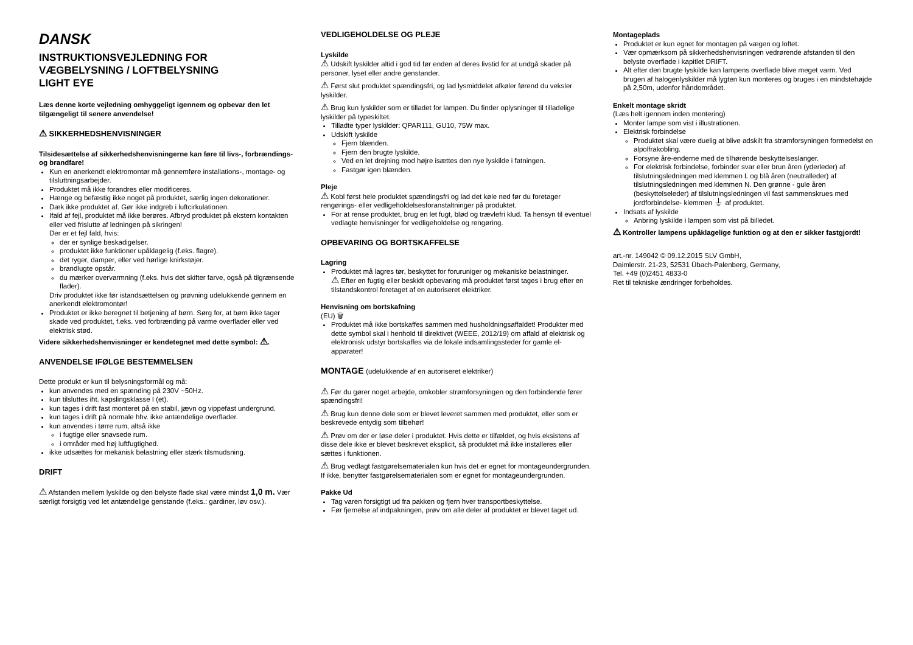DANSK
INSTRUKTIONSVEJLEDNING FOR
VÆGBELYSNING / LOFTBELYSNING
LIGHT EYE
Læs denne korte vejledning omhyggeligt igennem og opbevar den let tilgængeligt til senere anvendelse!
⚠ SIKKERHEDSHENVISNINGER
Tilsidesættelse af sikkerhedshenvisningerne kan føre til livs-, forbrændings- og brandfare!
Kun en anerkendt elektromontør må gennemføre installations-, montage- og tilsluttningsarbejder.
Produktet må ikke forandres eller modificeres.
Hænge og befæstig ikke noget på produktet, særlig ingen dekorationer.
Dæk ikke produktet af. Gør ikke indgreb i luftcirkulationen.
Ifald af fejl, produktet må ikke berøres. Afbryd produktet på ekstern kontakten eller ved frislutte af ledningen på sikringen!
Der er et fejl fald, hvis:
der er synlige beskadigelser.
produktet ikke funktioner upåklagelig (f.eks. flagre).
det ryger, damper, eller ved hørlige knirkstøjer.
brandlugte opstår.
du mærker overvarmning (f.eks. hvis det skifter farve, også på tilgrænsende flader).
Driv produktet ikke før istandsættelsen og prøvning udelukkende gennem en anerkendt elektromontør!
Produktet er ikke beregnet til betjening af børn. Sørg for, at børn ikke tager skade ved produktet, f.eks. ved forbrænding på varme overflader eller ved elektrisk stød.
Videre sikkerhedshenvisninger er kendetegnet med dette symbol: ⚠.
ANVENDELSE IFØLGE BESTEMMELSEN
Dette produkt er kun til belysningsformål og må:
kun anvendes med en spænding på 230V ~50Hz.
kun tilsluttes iht. kapslingsklasse I (et).
kun tages i drift fast monteret på en stabil, jævn og vippefast undergrund.
kun tages i drift på normale hhv. ikke antændelige overflader.
kun anvendes i tørre rum, altså ikke
i fugtige eller snavsede rum.
i områder med høj luftfugtighed.
ikke udsættes for mekanisk belastning eller stærk tilsmudsning.
DRIFT
⚠ Afstanden mellem lyskilde og den belyste flade skal være mindst 1,0 m. Vær særligt forsigtig ved let antændelige genstande (f.eks.: gardiner, løv osv.).
VEDLIGEHOLDELSE OG PLEJE
Lyskilde
⚠ Udskift lyskilder altid i god tid før enden af deres livstid for at undgå skader på personer, lyset eller andre genstander.
⚠ Først slut produktet spændingsfri, og lad lysmiddelet afkøler førend du veksler lyskilder.
⚠ Brug kun lyskilder som er tilladet for lampen. Du finder oplysninger til tilladelige lyskilder på typeskiltet.
Tilladte typer lyskilder: QPAR111, GU10, 75W max.
Udskift lyskilde
Fjern blænden.
Fjern den brugte lyskilde.
Ved en let drejning mod højre isættes den nye lyskilde i fatningen.
Fastgør igen blænden.
Pleje
⚠ Kobl først hele produktet spændingsfri og lad det køle ned før du foretager rengørings- eller vedligeholdelsesforanstaltninger på produktet.
For at rense produktet, brug en let fugt, blød og trævlefri klud. Ta hensyn til eventuel vedlagte henvisninger for vedligeholdelse og rengøring.
OPBEVARING OG BORTSKAFFELSE
Lagring
Produktet må lagres tør, beskyttet for foruruniger og mekaniske belastninger.
⚠ Efter en fugtig eller beskidt opbevaring må produktet først tages i brug efter en tilstandskontrol foretaget af en autoriseret elektriker.
Henvisning om bortskafning
(EU) 🗑
Produktet må ikke bortskaffes sammen med husholdningsaffaldet! Produkter med dette symbol skal i henhold til direktivet (WEEE, 2012/19) om affald af elektrisk og elektronisk udstyr bortskaffes via de lokale indsamlingssteder for gamle el-apparater!
MONTAGE (udelukkende af en autoriseret elektriker)
⚠ Før du gører noget arbejde, omkobler strømforsyningen og den forbindende fører spændingsfri!
⚠ Brug kun denne dele som er blevet leveret sammen med produktet, eller som er beskrevede entydig som tilbehør!
⚠ Prøv om der er løse deler i produktet. Hvis dette er tilfældet, og hvis eksistens af disse dele ikke er blevet beskrevet eksplicit, så produktet må ikke installeres eller sættes i funktionen.
⚠ Brug vedlagt fastgørelsematerialen kun hvis det er egnet for montageundergrunden. If ikke, benytter fastgørelsematerialen som er egnet for montageundergrunden.
Pakke Ud
Tag varen forsigtigt ud fra pakken og fjern hver transportbeskyttelse.
Før fjernelse af indpakningen, prøv om alle deler af produktet er blevet taget ud.
Montageplads
Produktet er kun egnet for montagen på vægen og loftet.
Vær opmærksom på sikkerhedshenvisningen vedrørende afstanden til den belyste overflade i kapitlet DRIFT.
Alt efter den brugte lyskilde kan lampens overflade blive meget varm. Ved brugen af halogenlyskilder må lygten kun monteres og bruges i en mindstehøjde på 2,50m, udenfor håndområdet.
Enkelt montage skridt
(Læs helt igennem inden montering)
Monter lampe som vist i illustrationen.
Elektrisk forbindelse
Produktet skal være duelig at blive adskilt fra strømforsyningen formedelst en alpolfrakobling.
Forsyne åre-enderne med de tilhørende beskyttelseslanger.
For elektrisk forbindelse, forbinder svar eller brun åren (yderleder) af tilslutningsledningen med klemmen L og blå åren (neutralleder) af tilslutningsledningen med klemmen N. Den grønne - gule åren (beskyttelseleder) af tilslutningsledningen vil fast sammenskrues med jordforbindelse- klemmen ⏚ af produktet.
Indsats af lyskilde
Anbring lyskilde i lampen som vist på billedet.
⚠ Kontroller lampens upåklagelige funktion og at den er sikker fastgjordt!
art.-nr. 149042 © 09.12.2015 SLV GmbH,
Daimlerstr. 21-23, 52531 Übach-Palenberg, Germany,
Tel. +49 (0)2451 4833-0
Ret til tekniske ændringer forbeholdes.